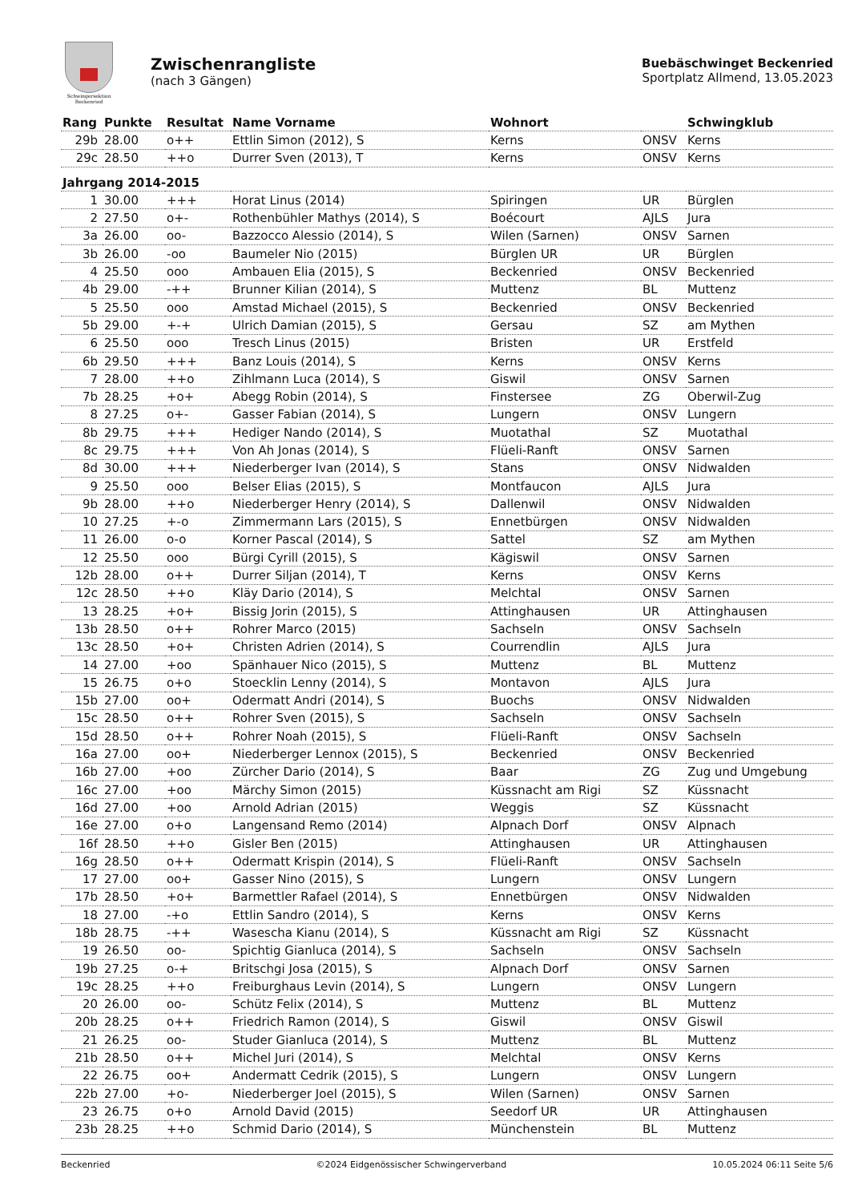Schwingersektion
Beckenried
Zwischenrangliste
(nach 3 Gängen)
Buebäschwinget Beckenried
Sportplatz Allmend, 13.05.2023
| Rang | Punkte | Resultat | Name Vorname | Wohnort | | Schwingklub |
| --- | --- | --- | --- | --- | --- | --- |
| 29b | 28.00 | o++ | Ettlin Simon (2012), S | Kerns | ONSV | Kerns |
| 29c | 28.50 | ++o | Durrer Sven (2013), T | Kerns | ONSV | Kerns |
| Jahrgang 2014-2015 | | | | | | |
| 1 | 30.00 | +++ | Horat Linus (2014) | Spiringen | UR | Bürglen |
| 2 | 27.50 | o+- | Rothenbühler Mathys (2014), S | Boécourt | AJLS | Jura |
| 3a | 26.00 | oo- | Bazzocco Alessio (2014), S | Wilen (Sarnen) | ONSV | Sarnen |
| 3b | 26.00 | -oo | Baumeler Nio (2015) | Bürglen UR | UR | Bürglen |
| 4 | 25.50 | ooo | Ambauen Elia (2015), S | Beckenried | ONSV | Beckenried |
| 4b | 29.00 | -++ | Brunner Kilian (2014), S | Muttenz | BL | Muttenz |
| 5 | 25.50 | ooo | Amstad Michael (2015), S | Beckenried | ONSV | Beckenried |
| 5b | 29.00 | +-+ | Ulrich Damian (2015), S | Gersau | SZ | am Mythen |
| 6 | 25.50 | ooo | Tresch Linus (2015) | Bristen | UR | Erstfeld |
| 6b | 29.50 | +++ | Banz Louis (2014), S | Kerns | ONSV | Kerns |
| 7 | 28.00 | ++o | Zihlmann Luca (2014), S | Giswil | ONSV | Sarnen |
| 7b | 28.25 | +o+ | Abegg Robin (2014), S | Finstersee | ZG | Oberwil-Zug |
| 8 | 27.25 | o+- | Gasser Fabian (2014), S | Lungern | ONSV | Lungern |
| 8b | 29.75 | +++ | Hediger Nando (2014), S | Muotathal | SZ | Muotathal |
| 8c | 29.75 | +++ | Von Ah Jonas (2014), S | Flüeli-Ranft | ONSV | Sarnen |
| 8d | 30.00 | +++ | Niederberger Ivan (2014), S | Stans | ONSV | Nidwalden |
| 9 | 25.50 | ooo | Belser Elias (2015), S | Montfaucon | AJLS | Jura |
| 9b | 28.00 | ++o | Niederberger Henry (2014), S | Dallenwil | ONSV | Nidwalden |
| 10 | 27.25 | +-o | Zimmermann Lars (2015), S | Ennetbürgen | ONSV | Nidwalden |
| 11 | 26.00 | o-o | Korner Pascal (2014), S | Sattel | SZ | am Mythen |
| 12 | 25.50 | ooo | Bürgi Cyrill (2015), S | Kägiswil | ONSV | Sarnen |
| 12b | 28.00 | o++ | Durrer Siljan (2014), T | Kerns | ONSV | Kerns |
| 12c | 28.50 | ++o | Kläy Dario (2014), S | Melchtal | ONSV | Sarnen |
| 13 | 28.25 | +o+ | Bissig Jorin (2015), S | Attinghausen | UR | Attinghausen |
| 13b | 28.50 | o++ | Rohrer Marco (2015) | Sachseln | ONSV | Sachseln |
| 13c | 28.50 | +o+ | Christen Adrien (2014), S | Courrendlin | AJLS | Jura |
| 14 | 27.00 | +oo | Spänhauer Nico (2015), S | Muttenz | BL | Muttenz |
| 15 | 26.75 | o+o | Stoecklin Lenny (2014), S | Montavon | AJLS | Jura |
| 15b | 27.00 | oo+ | Odermatt Andri (2014), S | Buochs | ONSV | Nidwalden |
| 15c | 28.50 | o++ | Rohrer Sven (2015), S | Sachseln | ONSV | Sachseln |
| 15d | 28.50 | o++ | Rohrer Noah (2015), S | Flüeli-Ranft | ONSV | Sachseln |
| 16a | 27.00 | oo+ | Niederberger Lennox (2015), S | Beckenried | ONSV | Beckenried |
| 16b | 27.00 | +oo | Zürcher Dario (2014), S | Baar | ZG | Zug und Umgebung |
| 16c | 27.00 | +oo | Märchy Simon (2015) | Küssnacht am Rigi | SZ | Küssnacht |
| 16d | 27.00 | +oo | Arnold Adrian (2015) | Weggis | SZ | Küssnacht |
| 16e | 27.00 | o+o | Langensand Remo (2014) | Alpnach Dorf | ONSV | Alpnach |
| 16f | 28.50 | ++o | Gisler Ben (2015) | Attinghausen | UR | Attinghausen |
| 16g | 28.50 | o++ | Odermatt Krispin (2014), S | Flüeli-Ranft | ONSV | Sachseln |
| 17 | 27.00 | oo+ | Gasser Nino (2015), S | Lungern | ONSV | Lungern |
| 17b | 28.50 | +o+ | Barmettler Rafael (2014), S | Ennetbürgen | ONSV | Nidwalden |
| 18 | 27.00 | -+o | Ettlin Sandro (2014), S | Kerns | ONSV | Kerns |
| 18b | 28.75 | -++ | Wasescha Kianu (2014), S | Küssnacht am Rigi | SZ | Küssnacht |
| 19 | 26.50 | oo- | Spichtig Gianluca (2014), S | Sachseln | ONSV | Sachseln |
| 19b | 27.25 | o-+ | Britschgi Josa (2015), S | Alpnach Dorf | ONSV | Sarnen |
| 19c | 28.25 | ++o | Freiburghaus Levin (2014), S | Lungern | ONSV | Lungern |
| 20 | 26.00 | oo- | Schütz Felix (2014), S | Muttenz | BL | Muttenz |
| 20b | 28.25 | o++ | Friedrich Ramon (2014), S | Giswil | ONSV | Giswil |
| 21 | 26.25 | oo- | Studer Gianluca (2014), S | Muttenz | BL | Muttenz |
| 21b | 28.50 | o++ | Michel Juri (2014), S | Melchtal | ONSV | Kerns |
| 22 | 26.75 | oo+ | Andermatt Cedrik (2015), S | Lungern | ONSV | Lungern |
| 22b | 27.00 | +o- | Niederberger Joel (2015), S | Wilen (Sarnen) | ONSV | Sarnen |
| 23 | 26.75 | o+o | Arnold David (2015) | Seedorf UR | UR | Attinghausen |
| 23b | 28.25 | ++o | Schmid Dario (2014), S | Münchenstein | BL | Muttenz |
Beckenried ©2024 Eidgenössischer Schwingerverband 10.05.2024 06:11 Seite 5/6